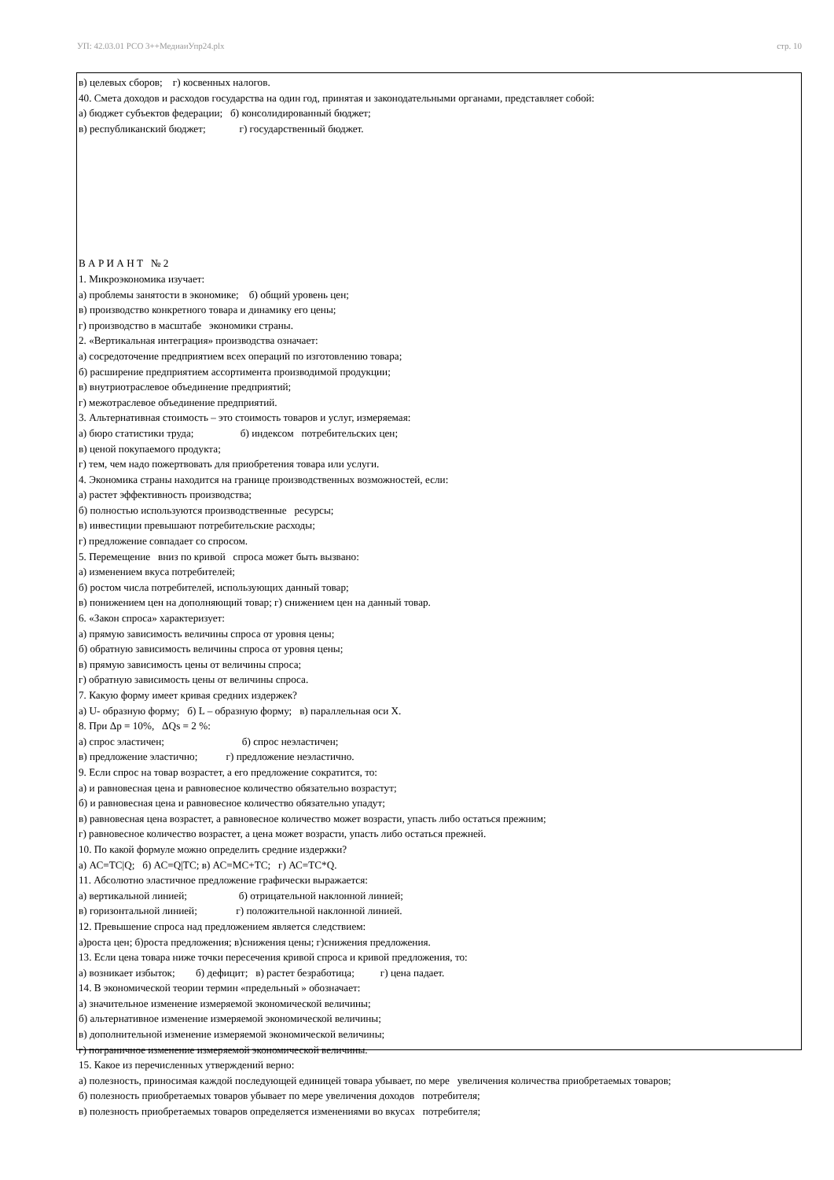УП: 42.03.01 РСО 3++МедиаиУпр24.plx стр. 10
в) целевых сборов; г) косвенных налогов.
40. Смета доходов и расходов государства на один год, принятая и законодательными органами, представляет собой:
а) бюджет субъектов федерации; б) консолидированный бюджет;
в) республиканский бюджет; г) государственный бюджет.
В А Р И А Н Т № 2
1. Микроэкономика изучает:
а) проблемы занятости в экономике; б) общий уровень цен;
в) производство конкретного товара и динамику его цены;
г) производство в масштабе экономики страны.
2. «Вертикальная интеграция» производства означает:
а) сосредоточение предприятием всех операций по изготовлению товара;
б) расширение предприятием ассортимента производимой продукции;
в) внутриотраслевое объединение предприятий;
г) межотраслевое объединение предприятий.
3. Альтернативная стоимость – это стоимость товаров и услуг, измеряемая:
а) бюро статистики труда; б) индексом потребительских цен;
в) ценой покупаемого продукта;
г) тем, чем надо пожертвовать для приобретения товара или услуги.
4. Экономика страны находится на границе производственных возможностей, если:
а) растет эффективность производства;
б) полностью используются производственные ресурсы;
в) инвестиции превышают потребительские расходы;
г) предложение совпадает со спросом.
5. Перемещение вниз по кривой спроса может быть вызвано:
а) изменением вкуса потребителей;
б) ростом числа потребителей, использующих данный товар;
в) понижением цен на дополняющий товар; г) снижением цен на данный товар.
6. «Закон спроса» характеризует:
а) прямую зависимость величины спроса от уровня цены;
б) обратную зависимость величины спроса от уровня цены;
в) прямую зависимость цены от величины спроса;
г) обратную зависимость цены от величины спроса.
7. Какую форму имеет кривая средних издержек?
а) U- образную форму; б) L – образную форму; в) параллельная оси X.
8. При Δр = 10%, ΔQs = 2 %:
а) спрос эластичен; б) спрос неэластичен;
в) предложение эластично; г) предложение неэластично.
9. Если спрос на товар возрастет, а его предложение сократится, то:
а) и равновесная цена и равновесное количество обязательно возрастут;
б) и равновесная цена и равновесное количество обязательно упадут;
в) равновесная цена возрастет, а равновесное количество может возрасти, упасть либо остаться прежним;
г) равновесное количество возрастет, а цена может возрасти, упасть либо остаться прежней.
10. По какой формуле можно определить средние издержки?
а) АС=ТС|Q; б) АС=Q|ТС; в) АС=МС+ТС; г) АС=ТС*Q.
11. Абсолютно эластичное предложение графически выражается:
а) вертикальной линией; б) отрицательной наклонной линией;
в) горизонтальной линией; г) положительной наклонной линией.
12. Превышение спроса над предложением является следствием:
а)роста цен; б)роста предложения; в)снижения цены; г)снижения предложения.
13. Если цена товара ниже точки пересечения кривой спроса и кривой предложения, то:
а) возникает избыток; б) дефицит; в) растет безработица; г) цена падает.
14. В экономической теории термин «предельный » обозначает:
а) значительное изменение измеряемой экономической величины;
б) альтернативное изменение измеряемой экономической величины;
в) дополнительной изменение измеряемой экономической величины;
г) пограничное изменение измеряемой экономической величины.
15. Какое из перечисленных утверждений верно:
а) полезность, приносимая каждой последующей единицей товара убывает, по мере увеличения количества приобретаемых товаров;
б) полезность приобретаемых товаров убывает по мере увеличения доходов потребителя;
в) полезность приобретаемых товаров определяется изменениями во вкусах потребителя;